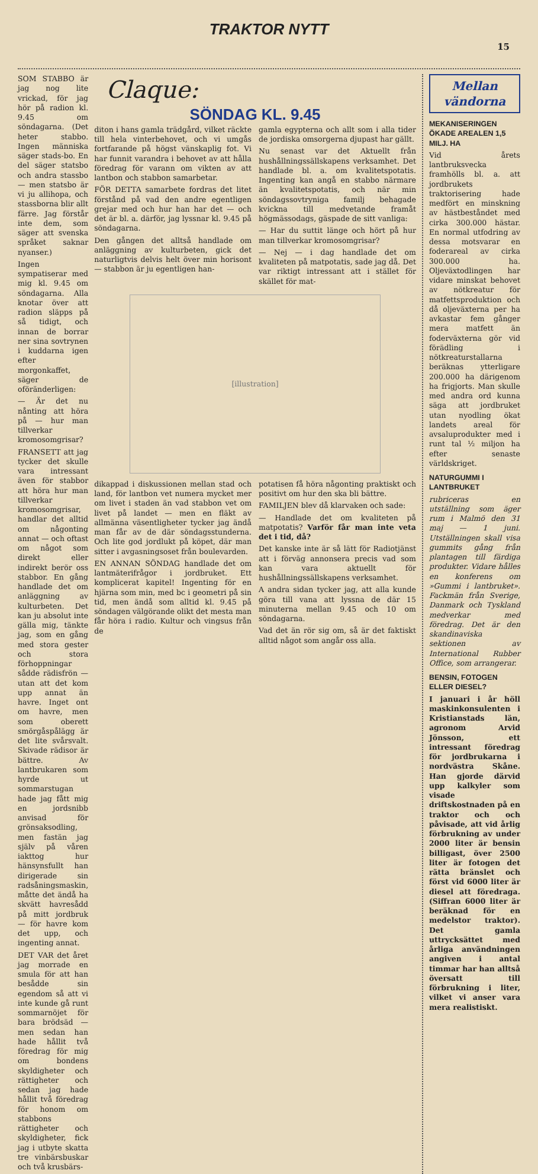TRAKTOR NYTT
15
SOM STABBO är jag nog lite vrickad, för jag hör på radion kl. 9.45 om söndagarna. (Det heter stabbo. Ingen människa säger stads-bo. En del säger statsbo och andra stassbo — men statsbo är vi ju allihopa, och stassborna blir allt färre. Jag förstår inte dem, som säger att svenska språket saknar nyanser.)
Ingen sympatiserar med mig kl. 9.45 om söndagarna. Alla knotar över att radion släpps på så tidigt, och innan de borrar ner sina sovtrynen i kuddarna igen efter morgonkaffet, säger de oföränderligen:
— Är det nu nånting att höra på — hur man tillverkar kromosomgrisar?
FRANSETT att jag tycker det skulle vara intressant även för stabbor att höra hur man tillverkar kromosomgrisar, handlar det alltid om någonting annat — och oftast om något som direkt eller indirekt berör oss stabbor. En gång handlade det om anläggning av kulturbeten. Det kan ju absolut inte gälla mig, tänkte jag, som en gång med stora gester och stora förhoppningar sådde rädisfrön — utan att det kom upp annat än havre. Inget ont om havre, men som oberett smörgåspålägg är det lite svårsvalt. Skivade rädisor är bättre. Av lantbrukaren som hyrde ut sommarstugan hade jag fått mig en jordsnibb anvisad för grönsaksodling, men fastän jag själv på våren iakttog hur hänsynsfullt han dirigerade sin radsåningsmaskin, måtte det ändå ha skvätt havresådd på mitt jordbruk — för havre kom det upp, och ingenting annat.
DET VAR det året jag morrade en smula för att han besådde sin egendom så att vi inte kunde gå runt sommarnöjet för bara brödsäd — men sedan han hade hållit två föredrag för mig om bondens skyldigheter och rättigheter och sedan jag hade hållit två föredrag för honom om stabbons rättigheter och skyldigheter, fick jag i utbyte skatta tre vinbärsbuskar och två krusbärs-
Claque:
SÖNDAG KL. 9.45
diton i hans gamla trädgård, vilket räckte till hela vinterbehovet, och vi umgås fortfarande på högst vänskaplig fot. Vi har funnit varandra i behovet av att hålla föredrag för varann om vikten av att lantbon och stabbon samarbetar.
FÖR DETTA samarbete fordras det litet förstånd på vad den andre egentligen grejar med och hur han har det — och det är bl. a. därför, jag lyssnar kl. 9.45 på söndagarna.
Den gången det alltså handlade om anläggning av kulturbeten, gick det naturligtvis delvis helt över min horisont — stabbon är ju egentligen han-
gamla egypterna och allt som i alla tider de jordiska omsorgerna djupast har gällt.
Nu senast var det Aktuellt från hushållningssällskapens verksamhet. Det handlade bl. a. om kvalitetspotatis. Ingenting kan angå en stabbo närmare än kvalitetspotatis, och när min söndagssovtryniga familj behagade kvickna till medvetande framåt högmässodags, gäspade de sitt vanliga:
— Har du suttit länge och hört på hur man tillverkar kromosomgrisar?
— Nej — i dag handlade det om kvaliteten på matpotatis, sade jag då. Det var riktigt intressant att i stället för skället för mat-
[illustration]
dikappad i diskussionen mellan stad och land, för lantbon vet numera mycket mer om livet i staden än vad stabbon vet om livet på landet — men en fläkt av allmänna väsentligheter tycker jag ändå man får av de där söndagsstunderna. Och lite god jordlukt på köpet, där man sitter i avgasningsoset från boulevarden.
EN ANNAN SÖNDAG handlade det om lantmäterifrågor i jordbruket. Ett komplicerat kapitel! Ingenting för en hjärna som min, med bc i geometri på sin tid, men ändå som alltid kl. 9.45 på söndagen välgörande olikt det mesta man får höra i radio. Kultur och vingsus från de
potatisen få höra någonting praktiskt och positivt om hur den ska bli bättre.
FAMILJEN blev då klarvaken och sade:
— Handlade det om kvaliteten på matpotatis? Varför får man inte veta det i tid, då?
Det kanske inte är så lätt för Radiotjänst att i förväg annonsera precis vad som kan vara aktuellt för hushållningssällskapens verksamhet.
A andra sidan tycker jag, att alla kunde göra till vana att lyssna de där 15 minuterna mellan 9.45 och 10 om söndagarna.
Vad det än rör sig om, så är det faktiskt alltid något som angår oss alla.
Mellan vändorna
MEKANISERINGEN ÖKADE AREALEN 1,5 MILJ. HA
Vid årets lantbruksvecka framhölls bl. a. att jordbrukets traktorisering hade medfört en minskning av hästbeståndet med cirka 300.000 hästar. En normal utfodring av dessa motsvarar en foderareal av cirka 300.000 ha. Oljeväxtodlingen har vidare minskat behovet av nötkreatur för matfettsproduktion och då oljeväxterna per ha avkastar fem gånger mera matfett än foderväxterna gör vid förädling i nötkreaturstallarna beräknas ytterligare 200.000 ha därigenom ha frigjorts. Man skulle med andra ord kunna säga att jordbruket utan nyodling ökat landets areal för avsaluprodukter med i runt tal ½ miljon ha efter senaste världskriget.
NATURGUMMI I LANTBRUKET
rubriceras en utställning som äger rum i Malmö den 31 maj — 1 juni. Utställningen skall visa gummits gång från plantagen till färdiga produkter. Vidare hålles en konferens om »Gummi i lantbruket». Fackmän från Sverige, Danmark och Tyskland medverkar med föredrag. Det är den skandinaviska sektionen av International Rubber Office, som arrangerar.
BENSIN, FOTOGEN ELLER DIESEL?
I januari i år höll maskinkonsulenten i Kristianstads län, agronom Arvid Jönsson, ett intressant föredrag för jordbrukarna i nordvästra Skåne. Han gjorde därvid upp kalkyler som visade driftskostnaden på en traktor och och påvisade, att vid årlig förbrukning av under 2000 liter är bensin billigast, över 2500 liter är fotogen det rätta bränslet och först vid 6000 liter är diesel att föredraga. (Siffran 6000 liter är beräknad för en medelstor traktor). Det gamla uttrycksättet med årliga användningen angiven i antal timmar har han alltså översatt till förbrukning i liter, vilket vi anser vara mera realistiskt.